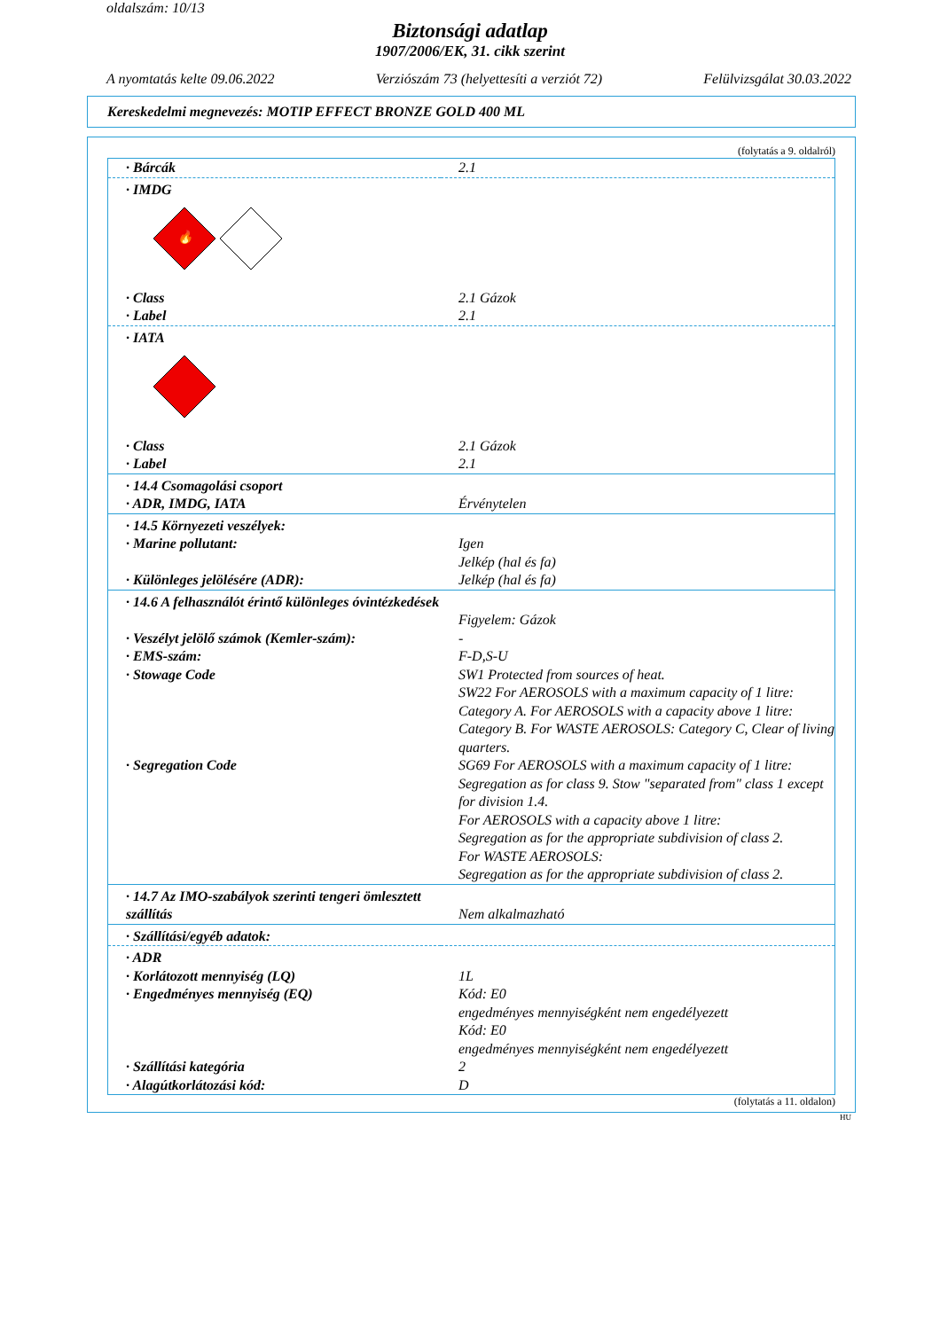oldalszám: 10/13
Biztonsági adatlap
1907/2006/EK, 31. cikk szerint
A nyomtatás kelte 09.06.2022 Verziószám 73 (helyettesíti a verziót 72) Felülvizsgálat 30.03.2022
Kereskedelmi megnevezés: MOTIP EFFECT BRONZE GOLD 400 ML
(folytatás a 9. oldalról)
| · Bárcák | 2.1 |
| · IMDG 🔥 | |
| · Class | 2.1 Gázok |
| · Label | 2.1 |
| · IATA | |
| · Class | 2.1 Gázok |
| · Label | 2.1 |
| · 14.4 Csomagolási csoport | |
| · ADR, IMDG, IATA | Érvénytelen |
| · 14.5 Környezeti veszélyek: | |
| · Marine pollutant: | Igen Jelkép (hal és fa) |
| · Különleges jelölésére (ADR): | Jelkép (hal és fa) |
| · 14.6 A felhasználót érintő különleges óvintézkedések | Figyelem: Gázok |
| · Veszélyt jelölő számok (Kemler-szám): | - |
| · EMS-szám: | F-D,S-U |
| · Stowage Code | SW1 Protected from sources of heat. SW22 For AEROSOLS with a maximum capacity of 1 litre: Category A. For AEROSOLS with a capacity above 1 litre: Category B. For WASTE AEROSOLS: Category C, Clear of living quarters. |
| · Segregation Code | SG69 For AEROSOLS with a maximum capacity of 1 litre: Segregation as for class 9. Stow "separated from" class 1 except for division 1.4. For AEROSOLS with a capacity above 1 litre: Segregation as for the appropriate subdivision of class 2. For WASTE AEROSOLS: Segregation as for the appropriate subdivision of class 2. |
| · 14.7 Az IMO-szabályok szerinti tengeri ömlesztett szállítás | Nem alkalmazható |
| · Szállítási/egyéb adatok: | |
| · ADR | |
| · Korlátozott mennyiség (LQ) | 1L |
| · Engedményes mennyiség (EQ) | Kód: E0 engedményes mennyiségként nem engedélyezett Kód: E0 engedményes mennyiségként nem engedélyezett |
| · Szállítási kategória | 2 |
| · Alagútkorlátozási kód: | D |
(folytatás a 11. oldalon)
HU